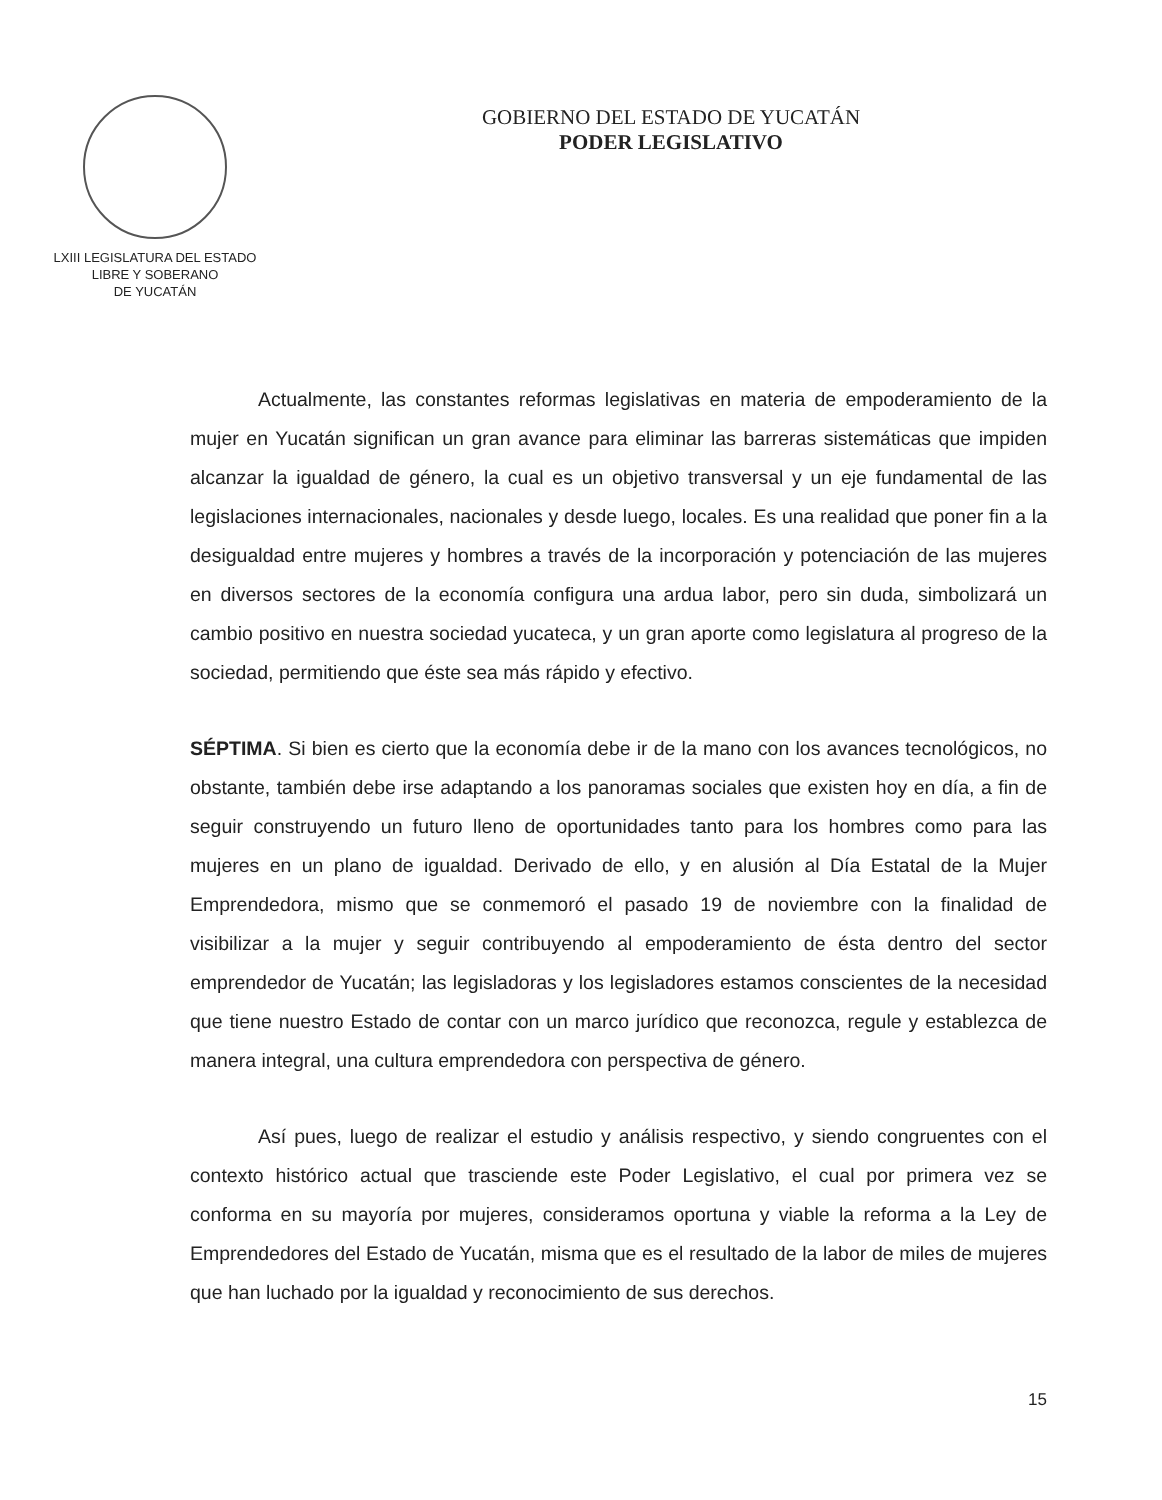LXIII LEGISLATURA DEL ESTADO
LIBRE Y SOBERANO
DE YUCATÁN
GOBIERNO DEL ESTADO DE YUCATÁN
PODER LEGISLATIVO
Actualmente, las constantes reformas legislativas en materia de empoderamiento de la mujer en Yucatán significan un gran avance para eliminar las barreras sistemáticas que impiden alcanzar la igualdad de género, la cual es un objetivo transversal y un eje fundamental de las legislaciones internacionales, nacionales y desde luego, locales. Es una realidad que poner fin a la desigualdad entre mujeres y hombres a través de la incorporación y potenciación de las mujeres en diversos sectores de la economía configura una ardua labor, pero sin duda, simbolizará un cambio positivo en nuestra sociedad yucateca, y un gran aporte como legislatura al progreso de la sociedad, permitiendo que éste sea más rápido y efectivo.
SÉPTIMA. Si bien es cierto que la economía debe ir de la mano con los avances tecnológicos, no obstante, también debe irse adaptando a los panoramas sociales que existen hoy en día, a fin de seguir construyendo un futuro lleno de oportunidades tanto para los hombres como para las mujeres en un plano de igualdad. Derivado de ello, y en alusión al Día Estatal de la Mujer Emprendedora, mismo que se conmemoró el pasado 19 de noviembre con la finalidad de visibilizar a la mujer y seguir contribuyendo al empoderamiento de ésta dentro del sector emprendedor de Yucatán; las legisladoras y los legisladores estamos conscientes de la necesidad que tiene nuestro Estado de contar con un marco jurídico que reconozca, regule y establezca de manera integral, una cultura emprendedora con perspectiva de género.
Así pues, luego de realizar el estudio y análisis respectivo, y siendo congruentes con el contexto histórico actual que trasciende este Poder Legislativo, el cual por primera vez se conforma en su mayoría por mujeres, consideramos oportuna y viable la reforma a la Ley de Emprendedores del Estado de Yucatán, misma que es el resultado de la labor de miles de mujeres que han luchado por la igualdad y reconocimiento de sus derechos.
15